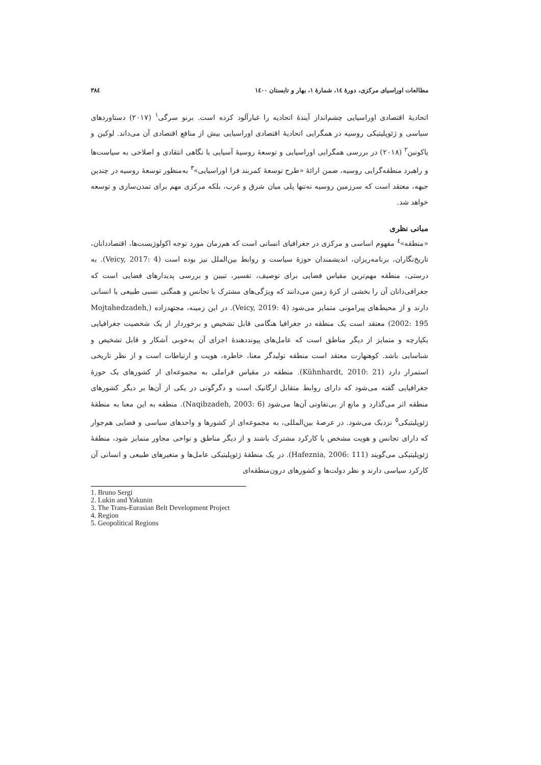مطالعات اوراسیای مرکزی، دورهٔ ١٤، شمارهٔ ١، بهار و تابستان ١٤٠٠ ٣٨٤
اتحادیهٔ اقتصادی اوراسیایی چشم‌انداز آیندهٔ اتحادیه را غبارآلود کرده است. برنو سرگی<sup>١</sup> (٢٠١٧) دستاوردهای سیاسی و ژئوپلیتیکی روسیه در همگرایی اتحادیهٔ اقتصادی اوراسیایی بیش از منافع اقتصادی آن می‌داند. لوکین و یاکونین<sup>٢</sup> (٢٠١٨) در بررسی همگرایی اوراسیایی و توسعهٔ روسیهٔ آسیایی با نگاهی انتقادی و اصلاحی به سیاست‌ها و راهبرد منطقه‌گرایی روسیه، ضمن ارائهٔ «طرح توسعهٔ کمربند فرا اوراسیایی»<sup>٣</sup> به‌منظور توسعهٔ روسیه در چندین جبهه، معتقد است که سرزمین روسیه نه‌تنها پلی میان شرق و غرب، بلکه مرکزی مهم برای تمدن‌سازی و توسعه خواهد شد.
مبانی نظری
«منطقه»<sup>٤</sup> مفهوم اساسی و مرکزی در جغرافیای انسانی است که هم‌زمان مورد توجه اکولوژیست‌ها، اقتصاددانان، تاریخ‌نگاران، برنامه‌ریزان، اندیشمندان حوزهٔ سیاست و روابط بین‌الملل نیز بوده است (Veicy, 2017: 4). به درستی، منطقه مهم‌ترین مقیاس فضایی برای توصیف، تفسیر، تبیین و بررسی پدیدارهای فضایی است که جغرافی‌دانان آن را بخشی از کرهٔ زمین می‌دانند که ویژگی‌های مشترک یا تجانس و همگنی نسبی طبیعی یا انسانی دارند و از محیط‌های پیرامونی متمایز می‌شود (Veicy, 2019: 4). در این زمینه، مجتهدزاده (Mojtahedzadeh, 2002: 195) معتقد است یک منطقه در جغرافیا هنگامی قابل تشخیص و برخوردار از یک شخصیت جغرافیایی یکپارچه و متمایز از دیگر مناطق است که عامل‌های پیونددهندهٔ اجزای آن به‌خوبی آشکار و قابل تشخیص و شناسایی باشد. کوهنهارت معتقد است منطقه تولیدگر معنا، خاطره، هویت و ارتباطات است و از نظر تاریخی استمرار دارد (Kühnhardt, 2010: 21). منطقه در مقیاس فراملی به مجموعه‌ای از کشورهای یک حوزهٔ جغرافیایی گفته می‌شود که دارای روابط متقابل ارگانیک است و دگرگونی در یکی از آن‌ها بر دیگر کشورهای منطقه اثر می‌گذارد و مانع از بی‌تفاوتی آن‌ها می‌شود (Naqibzadeh, 2003: 6). منطقه به این معنا به منطقهٔ ژئوپلیتیکی<sup>٥</sup> نزدیک می‌شود. در عرصهٔ بین‌المللی، به مجموعه‌ای از کشورها و واحدهای سیاسی و فضایی هم‌جوار که دارای تجانس و هویت مشخص یا کارکرد مشترک باشند و از دیگر مناطق و نواحی مجاور متمایز شود، منطقهٔ ژئوپلیتیکی می‌گویند (Hafeznia, 2006: 111). در یک منطقهٔ ژئوپلیتیکی عامل‌ها و متغیرهای طبیعی و انسانی آن کارکرد سیاسی دارند و نظر دولت‌ها و کشورهای درون‌منطقه‌ای
1. Bruno Sergi
2. Lukin and Yakunin
3. The Trans-Eurasian Belt Development Project
4. Region
5. Geopolitical Regions